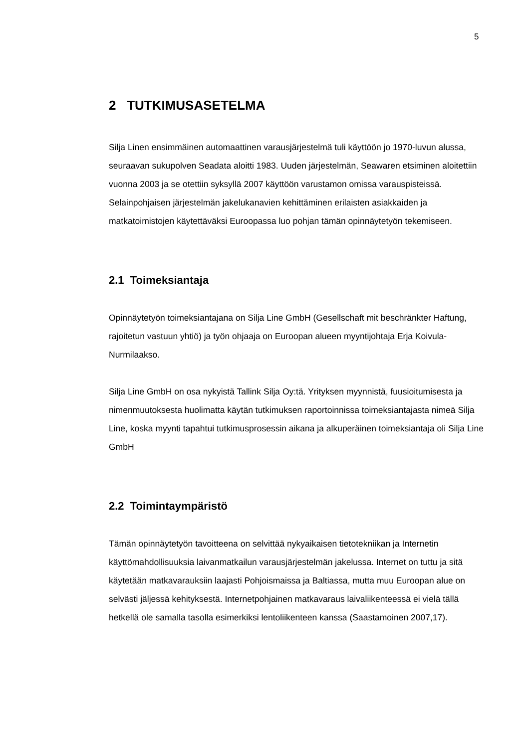5
2 TUTKIMUSASETELMA
Silja Linen ensimmäinen automaattinen varausjärjestelmä tuli käyttöön jo 1970-luvun alussa, seuraavan sukupolven Seadata aloitti 1983. Uuden järjestelmän, Seawaren etsiminen aloitettiin vuonna 2003 ja se otettiin syksyllä 2007 käyttöön varustamon omissa varauspisteissä. Selainpohjaisen järjestelmän jakelukanavien kehittäminen erilaisten asiakkaiden ja matkatoimistojen käytettäväksi Euroopassa luo pohjan tämän opinnäytetyön tekemiseen.
2.1 Toimeksiantaja
Opinnäytetyön toimeksiantajana on Silja Line GmbH (Gesellschaft mit beschränkter Haftung, rajoitetun vastuun yhtiö) ja työn ohjaaja on Euroopan alueen myyntijohtaja Erja Koivula-Nurmilaakso.
Silja Line GmbH on osa nykyistä Tallink Silja Oy:tä. Yrityksen myynnistä, fuusioitumisesta ja nimenmuutoksesta huolimatta käytän tutkimuksen raportoinnissa toimeksiantajasta nimeä Silja Line, koska myynti tapahtui tutkimusprosessin aikana ja alkuperäinen toimeksiantaja oli Silja Line GmbH
2.2 Toimintaympäristö
Tämän opinnäytetyön tavoitteena on selvittää nykyaikaisen tietotekniikan ja Internetin käyttömahdollisuuksia laivanmatkailun varausjärjestelmän jakelussa. Internet on tuttu ja sitä käytetään matkavarauksiin laajasti Pohjoismaissa ja Baltiassa, mutta muu Euroopan alue on selvästi jäljessä kehityksestä. Internetpohjainen matkavaraus laivaliikenteessä ei vielä tällä hetkellä ole samalla tasolla esimerkiksi lentoliikenteen kanssa (Saastamoinen 2007,17).